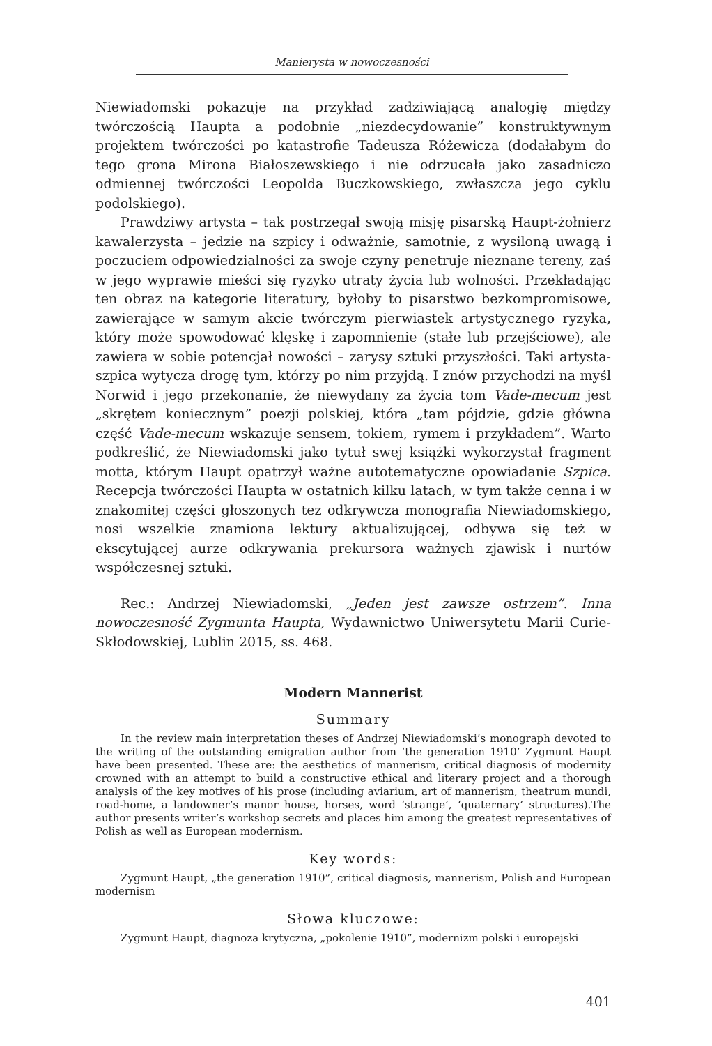Manierysta w nowoczesności
Niewiadomski pokazuje na przykład zadziwiającą analogię między twórczością Haupta a podobnie „niezdecydowanie” konstruktywnym projektem twórczości po katastrofie Tadeusza Różewicza (dodałabym do tego grona Mirona Białoszewskiego i nie odrzucała jako zasadniczo odmiennej twórczości Leopolda Buczkowskiego, zwłaszcza jego cyklu podolskiego).
Prawdziwy artysta – tak postrzegał swoją misję pisarską Haupt-żołnierz kawalerzysta – jedzie na szpicy i odważnie, samotnie, z wysiloną uwagą i poczuciem odpowiedzialności za swoje czyny penetruje nieznane tereny, zaś w jego wyprawie mieści się ryzyko utraty życia lub wolności. Przekładając ten obraz na kategorie literatury, byłoby to pisarstwo bezkompromisowe, zawierające w samym akcie twórczym pierwiastek artystycznego ryzyka, który może spowodować klęskę i zapomnienie (stałe lub przejściowe), ale zawiera w sobie potencjał nowości – zarysy sztuki przyszłości. Taki artysta-szpica wytycza drogę tym, którzy po nim przyjdą. I znów przychodzi na myśl Norwid i jego przekonanie, że niewydany za życia tom Vade-mecum jest „skrętem koniecznym” poezji polskiej, która „tam pójdzie, gdzie główna część Vade-mecum wskazuje sensem, tokiem, rymem i przykładem”. Warto podkreślić, że Niewiadomski jako tytuł swej książki wykorzystał fragment motta, którym Haupt opatrzył ważne autotematyczne opowiadanie Szpica. Recepcja twórczości Haupta w ostatnich kilku latach, w tym także cenna i w znakomitej części głoszonych tez odkrywcza monografia Niewiadomskiego, nosi wszelkie znamiona lektury aktualizującej, odbywa się też w ekscytującej aurze odkrywania prekursora ważnych zjawisk i nurtów współczesnej sztuki.
Rec.: Andrzej Niewiadomski, „Jeden jest zawsze ostrzem”. Inna nowoczesność Zygmunta Haupta, Wydawnictwo Uniwersytetu Marii Curie-Skłodowskiej, Lublin 2015, ss. 468.
Modern Mannerist
Summary
In the review main interpretation theses of Andrzej Niewiadomski’s monograph devoted to the writing of the outstanding emigration author from ‘the generation 1910’ Zygmunt Haupt have been presented. These are: the aesthetics of mannerism, critical diagnosis of modernity crowned with an attempt to build a constructive ethical and literary project and a thorough analysis of the key motives of his prose (including aviarium, art of mannerism, theatrum mundi, road-home, a landowner’s manor house, horses, word ‘strange’, ‘quaternary’ structures).The author presents writer’s workshop secrets and places him among the greatest representatives of Polish as well as European modernism.
Key words:
Zygmunt Haupt, „the generation 1910”, critical diagnosis, mannerism, Polish and European modernism
Słowa kluczowe:
Zygmunt Haupt, diagnoza krytyczna, „pokolenie 1910”, modernizm polski i europejski
401